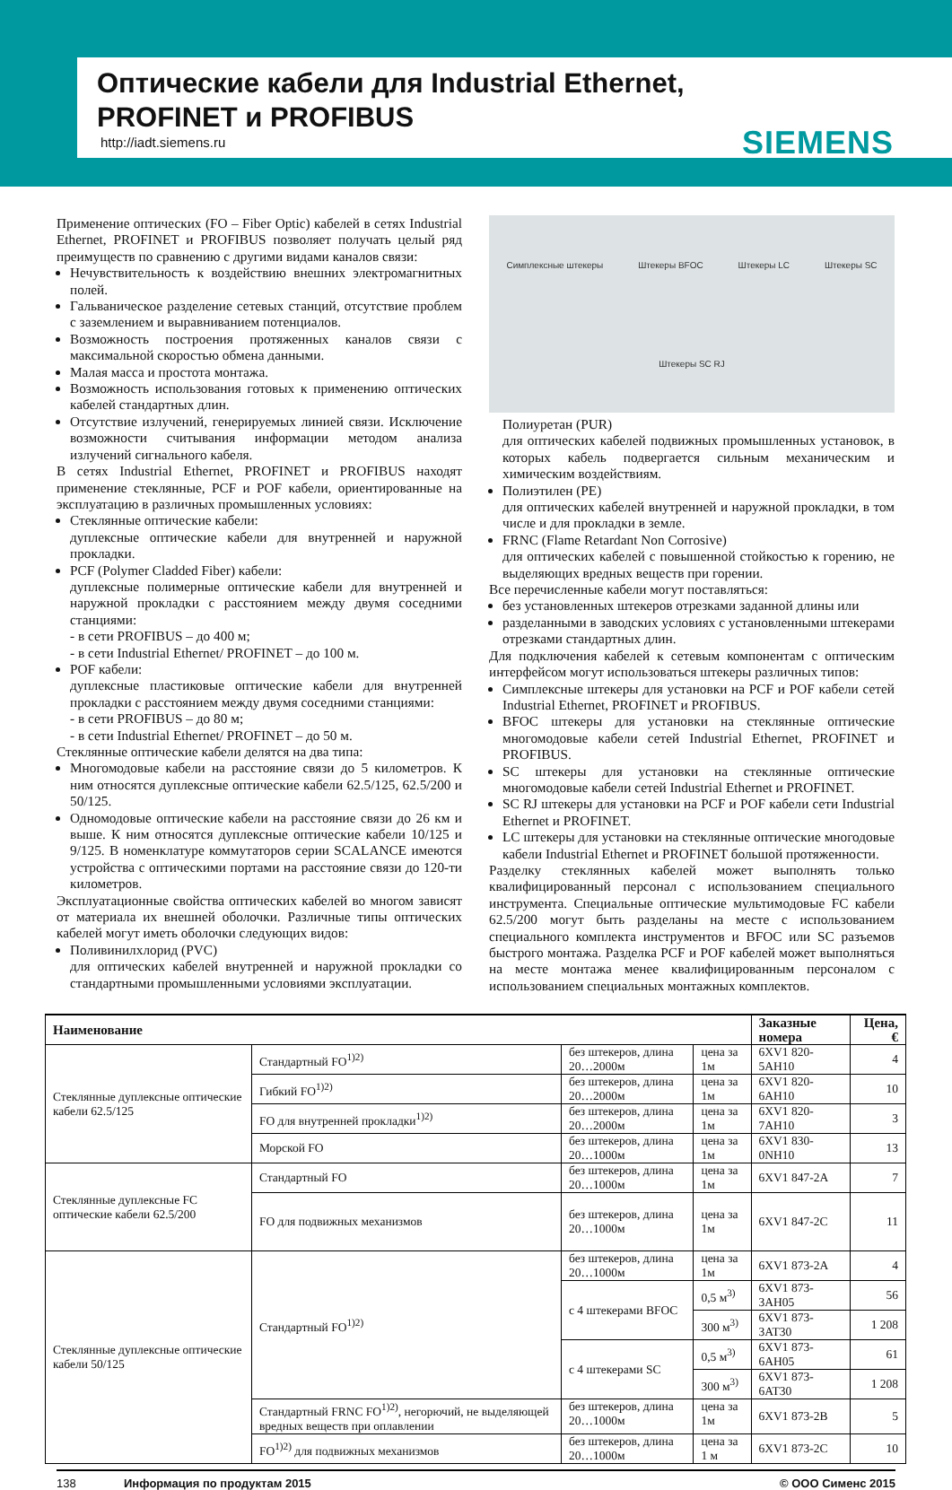Оптические кабели для Industrial Ethernet,
PROFINET и PROFIBUS
http://iadt.siemens.ru SIEMENS
Применение оптических (FO – Fiber Optic) кабелей в сетях Industrial Ethernet, PROFINET и PROFIBUS позволяет получать целый ряд преимуществ по сравнению с другими видами каналов связи:
Нечувствительность к воздействию внешних электромагнитных полей.
Гальваническое разделение сетевых станций, отсутствие проблем с заземлением и выравниванием потенциалов.
Возможность построения протяженных каналов связи с максимальной скоростью обмена данными.
Малая масса и простота монтажа.
Возможность использования готовых к применению оптических кабелей стандартных длин.
Отсутствие излучений, генерируемых линией связи. Исключение возможности считывания информации методом анализа излучений сигнального кабеля.
В сетях Industrial Ethernet, PROFINET и PROFIBUS находят применение стеклянные, PCF и POF кабели, ориентированные на эксплуатацию в различных промышленных условиях:
Стеклянные оптические кабели:
дуплексные оптические кабели для внутренней и наружной прокладки.
PCF (Polymer Cladded Fiber) кабели:
дуплексные полимерные оптические кабели для внутренней и наружной прокладки с расстоянием между двумя соседними станциями:
- в сети PROFIBUS – до 400 м;
- в сети Industrial Ethernet/ PROFINET – до 100 м.
POF кабели:
дуплексные пластиковые оптические кабели для внутренней прокладки с расстоянием между двумя соседними станциями:
- в сети PROFIBUS – до 80 м;
- в сети Industrial Ethernet/ PROFINET – до 50 м.
Стеклянные оптические кабели делятся на два типа:
Многомодовые кабели на расстояние связи до 5 километров. К ним относятся дуплексные оптические кабели 62.5/125, 62.5/200 и 50/125.
Одномодовые оптические кабели на расстояние связи до 26 км и выше. К ним относятся дуплексные оптические кабели 10/125 и 9/125. В номенклатуре коммутаторов серии SCALANCE имеются устройства с оптическими портами на расстояние связи до 120-ти километров.
Эксплуатационные свойства оптических кабелей во многом зависят от материала их внешней оболочки. Различные типы оптических кабелей могут иметь оболочки следующих видов:
Поливинилхлорид (PVC)
для оптических кабелей внутренней и наружной прокладки со стандартными промышленными условиями эксплуатации.
Симплексные штекеры Штекеры BFOC Штекеры LC Штекеры SC Штекеры SC RJ
Полиуретан (PUR)
для оптических кабелей подвижных промышленных установок, в которых кабель подвергается сильным механическим и химическим воздействиям.
Полиэтилен (PE)
для оптических кабелей внутренней и наружной прокладки, в том числе и для прокладки в земле.
FRNC (Flame Retardant Non Corrosive)
для оптических кабелей с повышенной стойкостью к горению, не выделяющих вредных веществ при горении.
Все перечисленные кабели могут поставляться:
без установленных штекеров отрезками заданной длины или
разделанными в заводских условиях с установленными штекерами отрезками стандартных длин.
Для подключения кабелей к сетевым компонентам с оптическим интерфейсом могут использоваться штекеры различных типов:
Симплексные штекеры для установки на PCF и POF кабели сетей Industrial Ethernet, PROFINET и PROFIBUS.
BFOC штекеры для установки на стеклянные оптические многомодовые кабели сетей Industrial Ethernet, PROFINET и PROFIBUS.
SC штекеры для установки на стеклянные оптические многомодовые кабели сетей Industrial Ethernet и PROFINET.
SC RJ штекеры для установки на PCF и POF кабели сети Industrial Ethernet и PROFINET.
LC штекеры для установки на стеклянные оптические многодовые кабели Industrial Ethernet и PROFINET большой протяженности.
Разделку стеклянных кабелей может выполнять только квалифицированный персонал с использованием специального инструмента. Специальные оптические мультимодовые FC кабели 62.5/200 могут быть разделаны на месте с использованием специального комплекта инструментов и BFOC или SC разъемов быстрого монтажа. Разделка PCF и POF кабелей может выполняться на месте монтажа менее квалифицированным персоналом с использованием специальных монтажных комплектов.
| Наименование | | | | Заказные номера | Цена, € |
| --- | --- | --- | --- | --- | --- |
| Стеклянные дуплексные оптические кабели 62.5/125 | Стандартный FO<sup>1)2)</sup> | без штекеров, длина 20…2000м | цена за 1м | 6XV1 820-5AH10 | 4 |
| | Гибкий FO<sup>1)2)</sup> | без штекеров, длина 20…2000м | цена за 1м | 6XV1 820-6AH10 | 10 |
| | FO для внутренней прокладки<sup>1)2)</sup> | без штекеров, длина 20…2000м | цена за 1м | 6XV1 820-7AH10 | 3 |
| | Морской FO | без штекеров, длина 20…1000м | цена за 1м | 6XV1 830-0NH10 | 13 |
| Стеклянные дуплексные FC оптические кабели 62.5/200 | Стандартный FO | без штекеров, длина 20…1000м | цена за 1м | 6XV1 847-2A | 7 |
| | FO для подвижных механизмов | без штекеров, длина 20…1000м | цена за 1м | 6XV1 847-2C | 11 |
| Стеклянные дуплексные оптические кабели 50/125 | Стандартный FO<sup>1)2)</sup> | без штекеров, длина 20…1000м | цена за 1м | 6XV1 873-2A | 4 |
| | | с 4 штекерами BFOC | 0,5 м<sup>3)</sup> | 6XV1 873-3AH05 | 56 |
| | | | 300 м<sup>3)</sup> | 6XV1 873-3AT30 | 1 208 |
| | | с 4 штекерами SC | 0,5 м<sup>3)</sup> | 6XV1 873-6AH05 | 61 |
| | | | 300 м<sup>3)</sup> | 6XV1 873-6AT30 | 1 208 |
| | Стандартный FRNC FO<sup>1)2)</sup>, негорючий, не выделяющей вредных веществ при оплавлении | без штекеров, длина 20…1000м | цена за 1м | 6XV1 873-2B | 5 |
| | FO<sup>1)2)</sup> для подвижных механизмов | без штекеров, длина 20…1000м | цена за 1 м | 6XV1 873-2C | 10 |
138 Информация по продуктам 2015 © ООО Сименс 2015